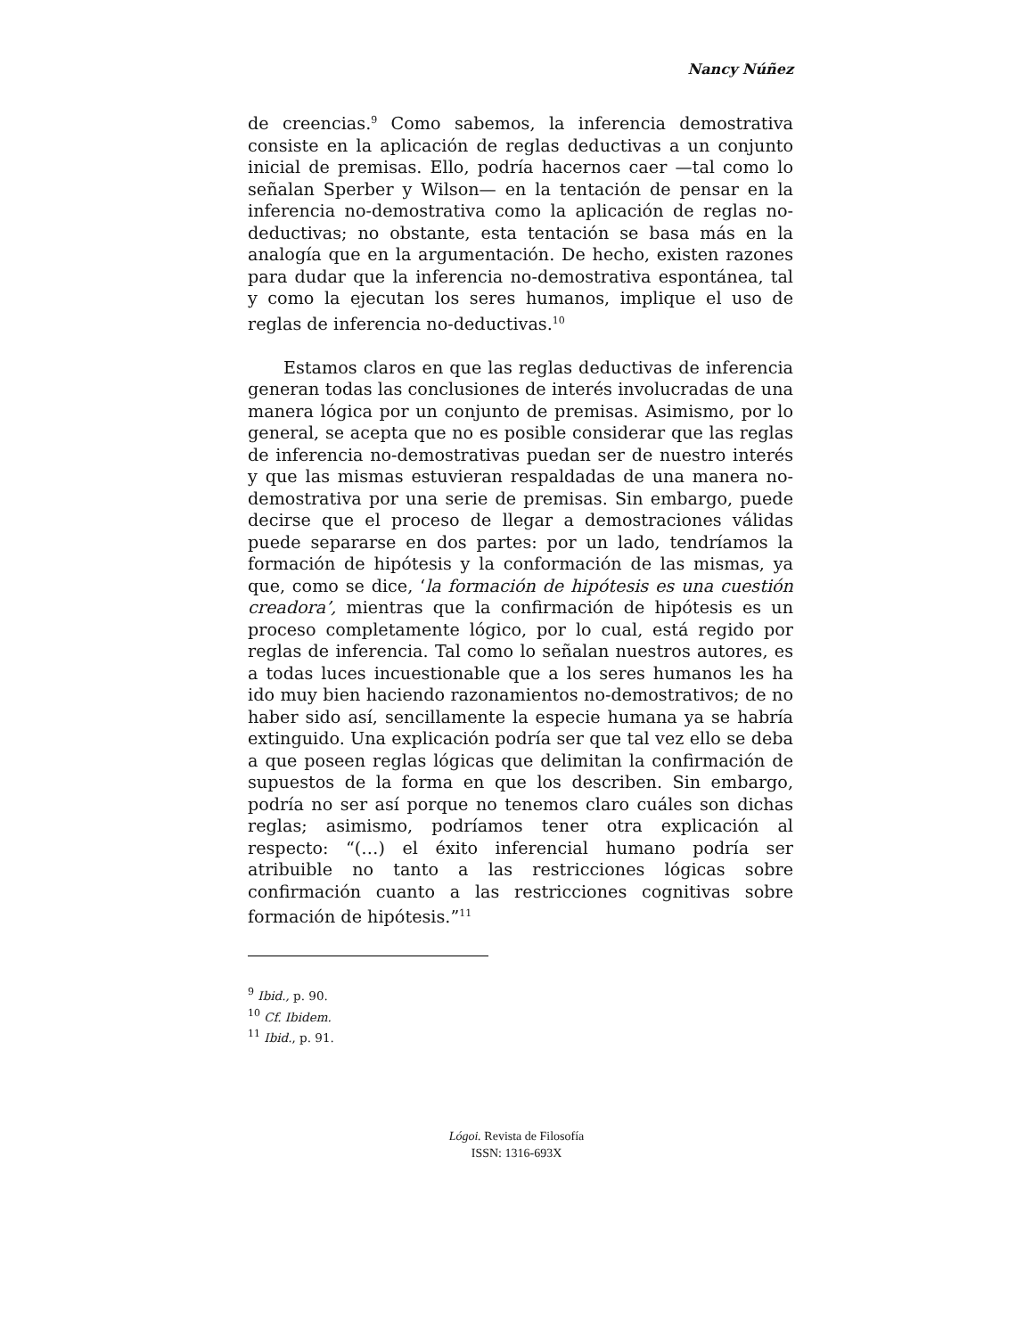Nancy Núñez
de creencias.<sup>9</sup> Como sabemos, la inferencia demostrativa consiste en la aplicación de reglas deductivas a un conjunto inicial de premisas. Ello, podría hacernos caer —tal como lo señalan Sperber y Wilson— en la tentación de pensar en la inferencia no-demostrativa como la aplicación de reglas no-deductivas; no obstante, esta tentación se basa más en la analogía que en la argumentación. De hecho, existen razones para dudar que la inferencia no-demostrativa espontánea, tal y como la ejecutan los seres humanos, implique el uso de reglas de inferencia no-deductivas.<sup>10</sup>
Estamos claros en que las reglas deductivas de inferencia generan todas las conclusiones de interés involucradas de una manera lógica por un conjunto de premisas. Asimismo, por lo general, se acepta que no es posible considerar que las reglas de inferencia no-demostrativas puedan ser de nuestro interés y que las mismas estuvieran respaldadas de una manera no-demostrativa por una serie de premisas. Sin embargo, puede decirse que el proceso de llegar a demostraciones válidas puede separarse en dos partes: por un lado, tendríamos la formación de hipótesis y la conformación de las mismas, ya que, como se dice, ‘la formación de hipótesis es una cuestión creadora’, mientras que la confirmación de hipótesis es un proceso completamente lógico, por lo cual, está regido por reglas de inferencia. Tal como lo señalan nuestros autores, es a todas luces incuestionable que a los seres humanos les ha ido muy bien haciendo razonamientos no-demostrativos; de no haber sido así, sencillamente la especie humana ya se habría extinguido. Una explicación podría ser que tal vez ello se deba a que poseen reglas lógicas que delimitan la confirmación de supuestos de la forma en que los describen. Sin embargo, podría no ser así porque no tenemos claro cuáles son dichas reglas; asimismo, podríamos tener otra explicación al respecto: “(…) el éxito inferencial humano podría ser atribuible no tanto a las restricciones lógicas sobre confirmación cuanto a las restricciones cognitivas sobre formación de hipótesis.”<sup>11</sup>
<sup>9</sup> Ibid., p. 90.
<sup>10</sup> Cf. Ibidem.
<sup>11</sup> Ibid., p. 91.
Lógoi. Revista de Filosofía
ISSN: 1316-693X